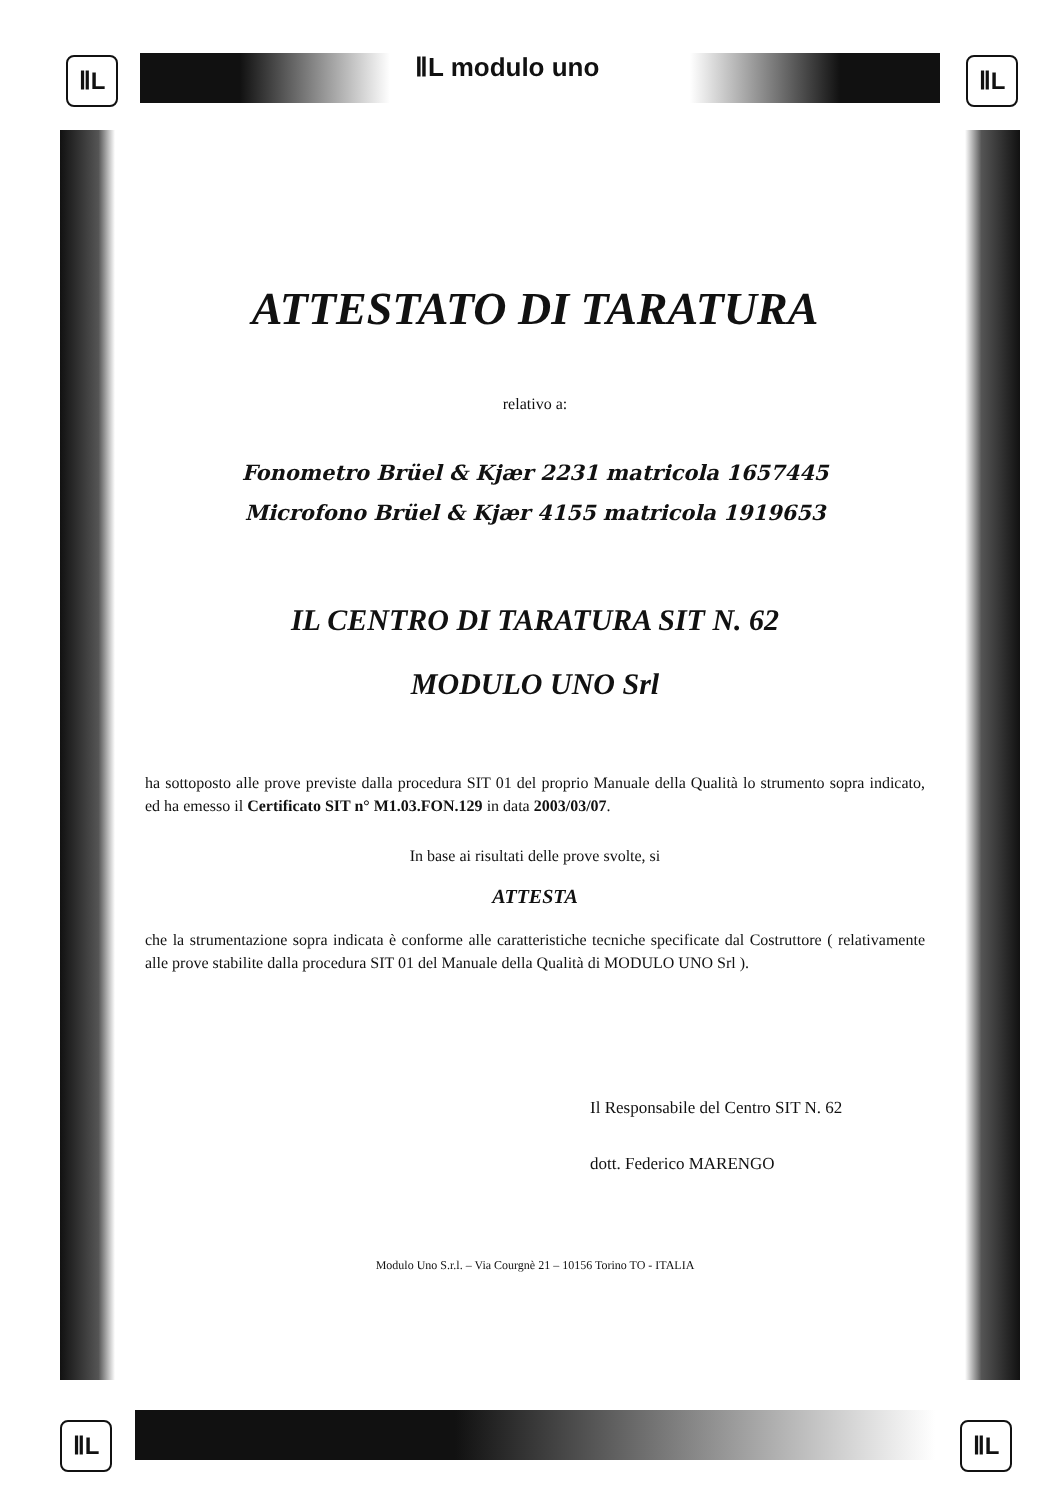ⅡL ⅡL modulo uno ⅡL
ⅡL ⅡL
ATTESTATO DI TARATURA
relativo a:
Fonometro Brüel & Kjær 2231 matricola 1657445
Microfono Brüel & Kjær 4155 matricola 1919653
IL CENTRO DI TARATURA SIT N. 62
MODULO UNO Srl
ha sottoposto alle prove previste dalla procedura SIT 01 del proprio Manuale della Qualità lo strumento sopra indicato, ed ha emesso il Certificato SIT n° M1.03.FON.129 in data 2003/03/07.
In base ai risultati delle prove svolte, si
ATTESTA
che la strumentazione sopra indicata è conforme alle caratteristiche tecniche specificate dal Costruttore ( relativamente alle prove stabilite dalla procedura SIT 01 del Manuale della Qualità di MODULO UNO Srl ).
Il Responsabile del Centro SIT N. 62
dott. Federico MARENGO
Modulo Uno S.r.l. – Via Courgnè 21 – 10156 Torino TO - ITALIA